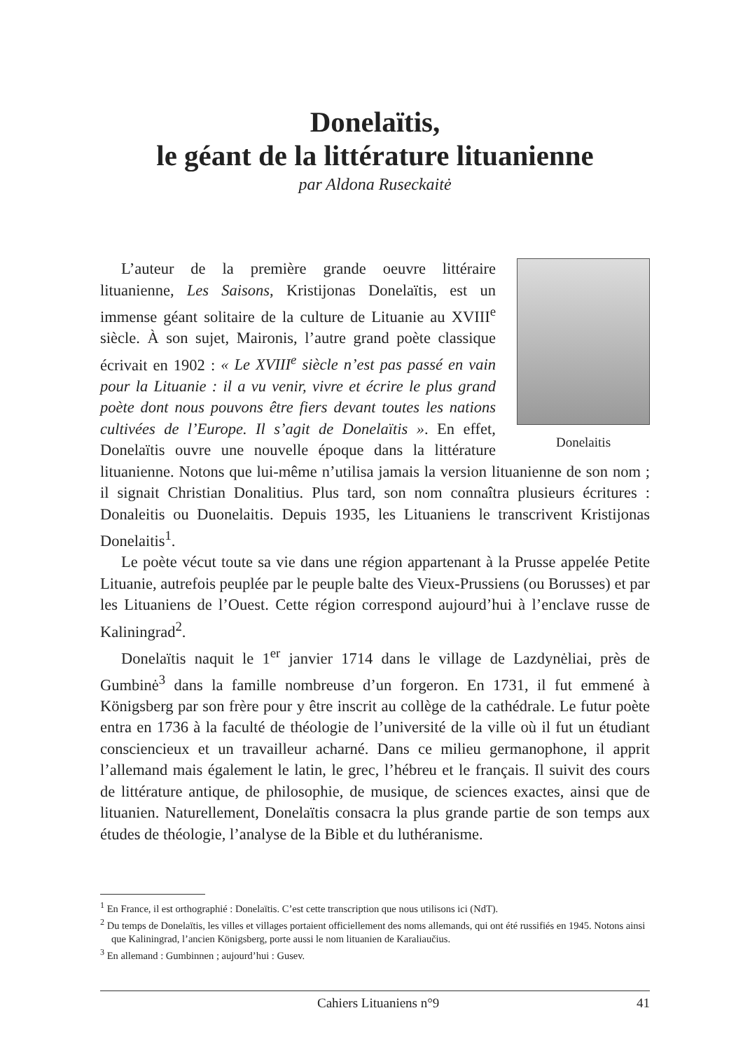Donelaïtis,
le géant de la littérature lituanienne
par Aldona Ruseckaitė
Donelaitis
L’auteur de la première grande oeuvre littéraire lituanienne, Les Saisons, Kristijonas Donelaïtis, est un immense géant solitaire de la culture de Lituanie au XVIII<sup>e</sup> siècle. À son sujet, Maironis, l’autre grand poète classique écrivait en 1902 : « Le XVIII<sup>e</sup> siècle n’est pas passé en vain pour la Lituanie : il a vu venir, vivre et écrire le plus grand poète dont nous pouvons être fiers devant toutes les nations cultivées de l’Europe. Il s’agit de Donelaïtis ». En effet, Donelaïtis ouvre une nouvelle époque dans la littérature lituanienne. Notons que lui-même n’utilisa jamais la version lituanienne de son nom ; il signait Christian Donalitius. Plus tard, son nom connaîtra plusieurs écritures : Donaleitis ou Duonelaitis. Depuis 1935, les Lituaniens le transcrivent Kristijonas Donelaitis<sup>1</sup>.
Le poète vécut toute sa vie dans une région appartenant à la Prusse appelée Petite Lituanie, autrefois peuplée par le peuple balte des Vieux-Prussiens (ou Borusses) et par les Lituaniens de l’Ouest. Cette région correspond aujourd’hui à l’enclave russe de Kaliningrad<sup>2</sup>.
Donelaïtis naquit le 1<sup>er</sup> janvier 1714 dans le village de Lazdynėliai, près de Gumbinė<sup>3</sup> dans la famille nombreuse d’un forgeron. En 1731, il fut emmené à Königsberg par son frère pour y être inscrit au collège de la cathédrale. Le futur poète entra en 1736 à la faculté de théologie de l’université de la ville où il fut un étudiant consciencieux et un travailleur acharné. Dans ce milieu germanophone, il apprit l’allemand mais également le latin, le grec, l’hébreu et le français. Il suivit des cours de littérature antique, de philosophie, de musique, de sciences exactes, ainsi que de lituanien. Naturellement, Donelaïtis consacra la plus grande partie de son temps aux études de théologie, l’analyse de la Bible et du luthéranisme.
<sup>1</sup> En France, il est orthographié : Donelaïtis. C’est cette transcription que nous utilisons ici (NdT).
<sup>2</sup> Du temps de Donelaïtis, les villes et villages portaient officiellement des noms allemands, qui ont été russifiés en 1945. Notons ainsi que Kaliningrad, l’ancien Königsberg, porte aussi le nom lituanien de Karaliaučius.
<sup>3</sup> En allemand : Gumbinnen ; aujourd’hui : Gusev.
Cahiers Lituaniens n°9 41